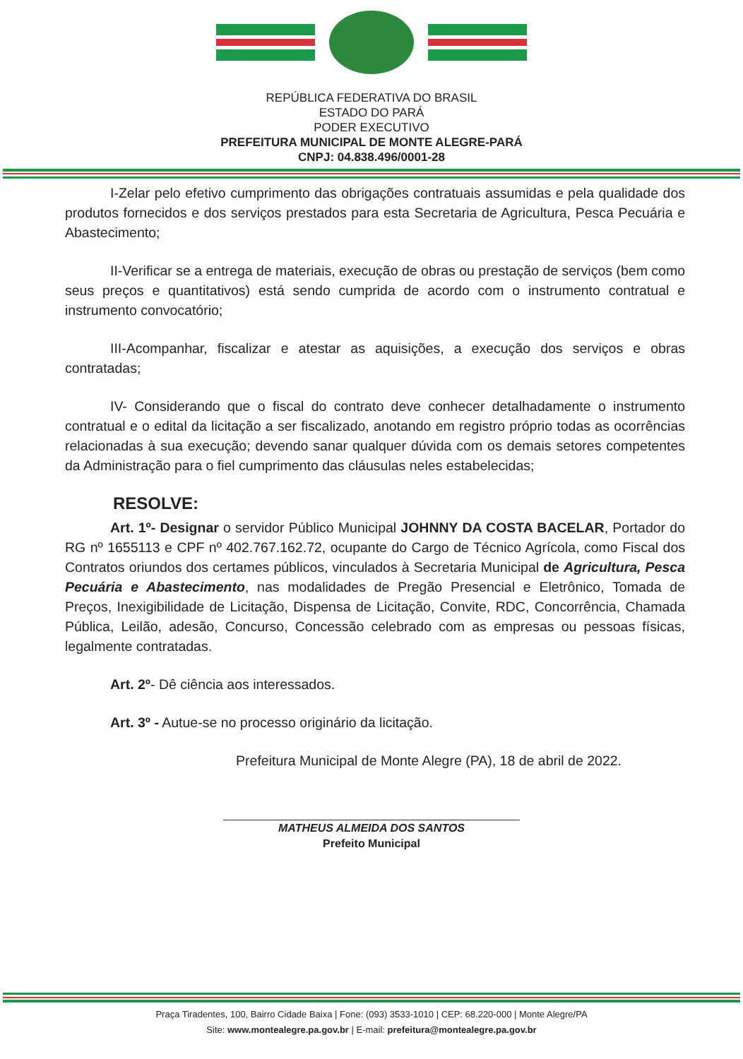REPÚBLICA FEDERATIVA DO BRASIL
ESTADO DO PARÁ
PODER EXECUTIVO
PREFEITURA MUNICIPAL DE MONTE ALEGRE-PARÁ
CNPJ: 04.838.496/0001-28
I-Zelar pelo efetivo cumprimento das obrigações contratuais assumidas e pela qualidade dos produtos fornecidos e dos serviços prestados para esta Secretaria de Agricultura, Pesca Pecuária e Abastecimento;
II-Verificar se a entrega de materiais, execução de obras ou prestação de serviços (bem como seus preços e quantitativos) está sendo cumprida de acordo com o instrumento contratual e instrumento convocatório;
III-Acompanhar, fiscalizar e atestar as aquisições, a execução dos serviços e obras contratadas;
IV- Considerando que o fiscal do contrato deve conhecer detalhadamente o instrumento contratual e o edital da licitação a ser fiscalizado, anotando em registro próprio todas as ocorrências relacionadas à sua execução; devendo sanar qualquer dúvida com os demais setores competentes da Administração para o fiel cumprimento das cláusulas neles estabelecidas;
RESOLVE:
Art. 1º- Designar o servidor Público Municipal JOHNNY DA COSTA BACELAR, Portador do RG nº 1655113 e CPF nº 402.767.162.72, ocupante do Cargo de Técnico Agrícola, como Fiscal dos Contratos oriundos dos certames públicos, vinculados à Secretaria Municipal de Agricultura, Pesca Pecuária e Abastecimento, nas modalidades de Pregão Presencial e Eletrônico, Tomada de Preços, Inexigibilidade de Licitação, Dispensa de Licitação, Convite, RDC, Concorrência, Chamada Pública, Leilão, adesão, Concurso, Concessão celebrado com as empresas ou pessoas físicas, legalmente contratadas.
Art. 2º- Dê ciência aos interessados.
Art. 3º - Autue-se no processo originário da licitação.
Prefeitura Municipal de Monte Alegre (PA), 18 de abril de 2022.
MATHEUS ALMEIDA DOS SANTOS
Prefeito Municipal
Praça Tiradentes, 100, Bairro Cidade Baixa | Fone: (093) 3533-1010 | CEP: 68.220-000 | Monte Alegre/PA
Site: www.montealegre.pa.gov.br | E-mail: prefeitura@montealegre.pa.gov.br